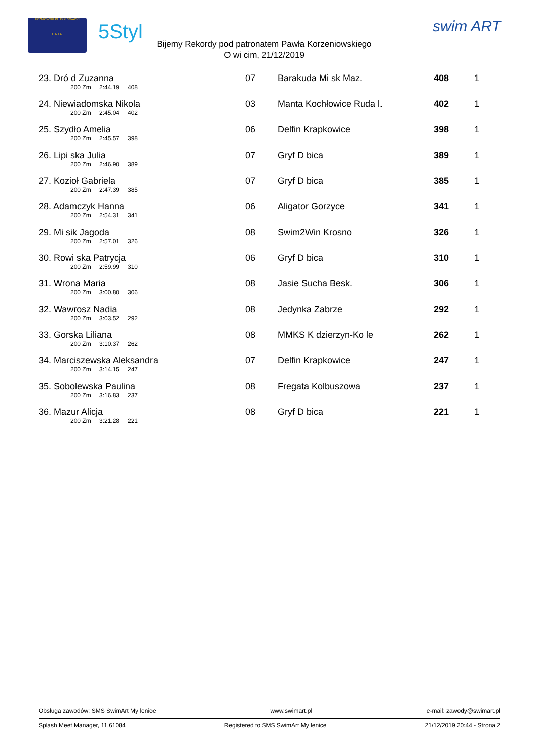UCZNIOWSKI KLUB PŁYWACKI
U N I A
5Styl swim ART
Bijemy Rekordy pod patronatem Pawła Korzeniowskiego
O wi cim, 21/12/2019
| 23. Dró d Zuzanna 200 Zm 2:44.19 408 | 07 | Barakuda Mi sk Maz. | 408 | 1 |
| 24. Niewiadomska Nikola 200 Zm 2:45.04 402 | 03 | Manta Kochłowice Ruda l. | 402 | 1 |
| 25. Szydło Amelia 200 Zm 2:45.57 398 | 06 | Delfin Krapkowice | 398 | 1 |
| 26. Lipi ska Julia 200 Zm 2:46.90 389 | 07 | Gryf D bica | 389 | 1 |
| 27. Kozioł Gabriela 200 Zm 2:47.39 385 | 07 | Gryf D bica | 385 | 1 |
| 28. Adamczyk Hanna 200 Zm 2:54.31 341 | 06 | Aligator Gorzyce | 341 | 1 |
| 29. Mi sik Jagoda 200 Zm 2:57.01 326 | 08 | Swim2Win Krosno | 326 | 1 |
| 30. Rowi ska Patrycja 200 Zm 2:59.99 310 | 06 | Gryf D bica | 310 | 1 |
| 31. Wrona Maria 200 Zm 3:00.80 306 | 08 | Jasie Sucha Besk. | 306 | 1 |
| 32. Wawrosz Nadia 200 Zm 3:03.52 292 | 08 | Jedynka Zabrze | 292 | 1 |
| 33. Gorska Liliana 200 Zm 3:10.37 262 | 08 | MMKS K dzierzyn-Ko le | 262 | 1 |
| 34. Marciszewska Aleksandra 200 Zm 3:14.15 247 | 07 | Delfin Krapkowice | 247 | 1 |
| 35. Sobolewska Paulina 200 Zm 3:16.83 237 | 08 | Fregata Kolbuszowa | 237 | 1 |
| 36. Mazur Alicja 200 Zm 3:21.28 221 | 08 | Gryf D bica | 221 | 1 |
Obsługa zawodów: SMS SwimArt My lenice www.swimart.pl e-mail: zawody@swimart.pl
Splash Meet Manager, 11.61084 Registered to SMS SwimArt My lenice 21/12/2019 20:44 - Strona 2